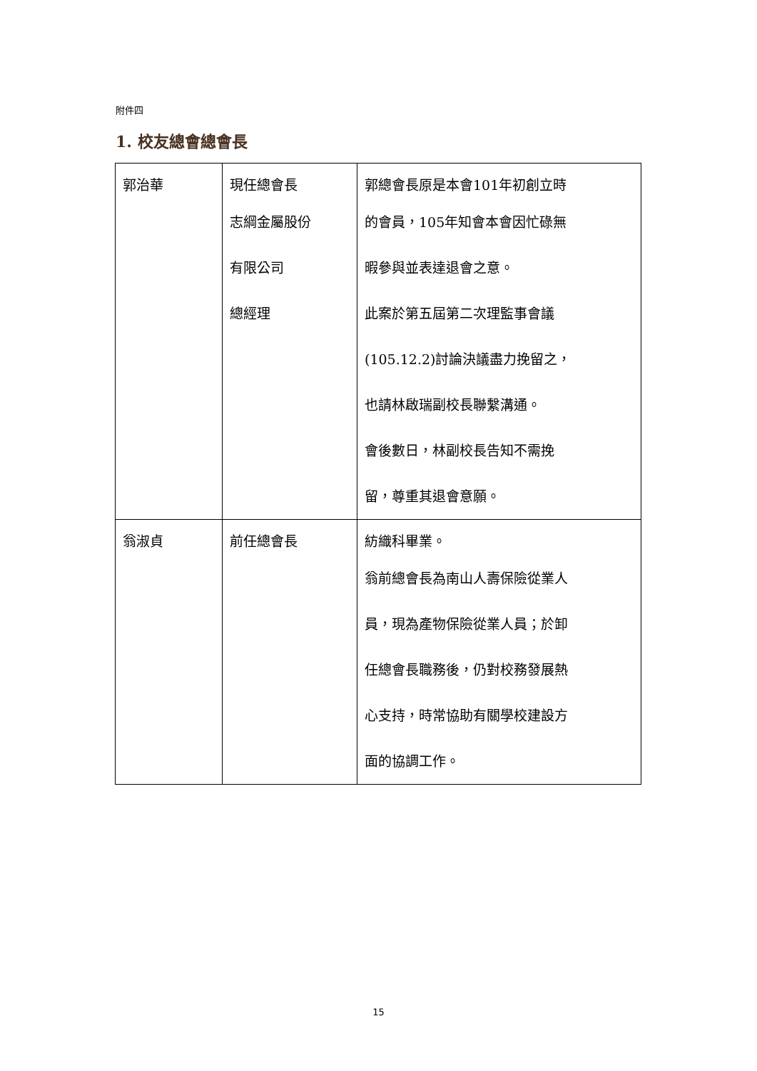附件四
1. 校友總會總會長
| 郭治華 | 現任總會長 志綱金屬股份 有限公司 總經理 | 郭總會長原是本會101年初創立時 的會員，105年知會本會因忙碌無 暇參與並表達退會之意。 此案於第五屆第二次理監事會議 (105.12.2)討論決議盡力挽留之， 也請林啟瑞副校長聯繫溝通。 會後數日，林副校長告知不需挽 留，尊重其退會意願。 |
| 翁淑貞 | 前任總會長 | 紡織科畢業。 翁前總會長為南山人壽保險從業人 員，現為產物保險從業人員；於卸 任總會長職務後，仍對校務發展熱 心支持，時常協助有關學校建設方 面的協調工作。 |
15